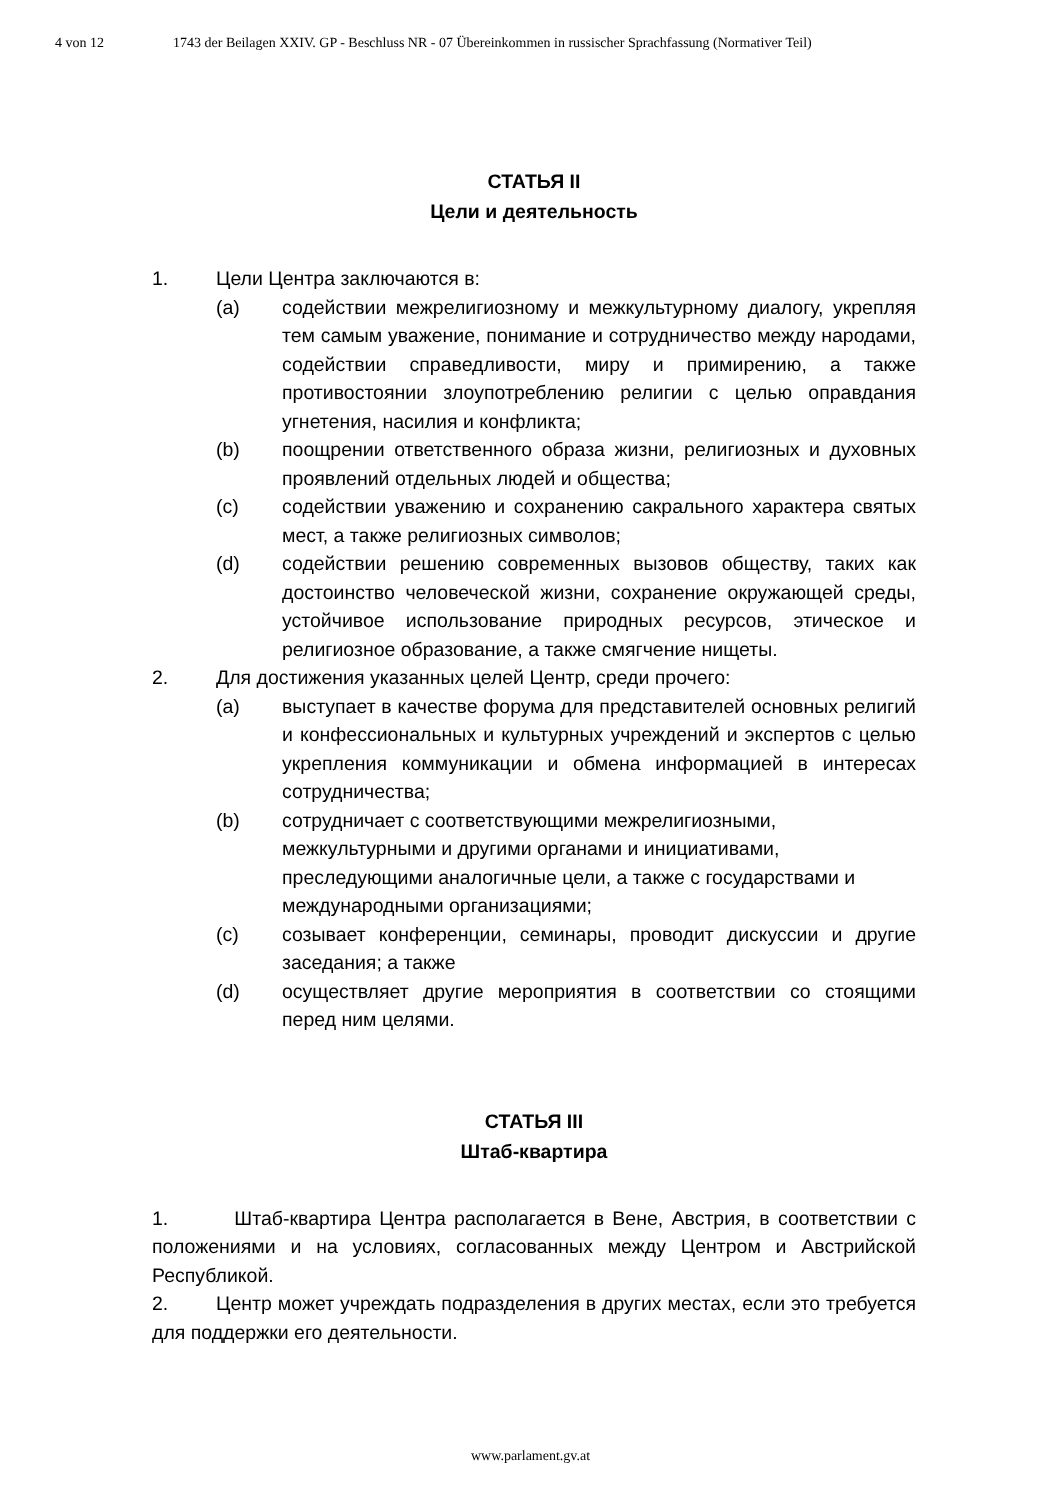4 von 12 1743 der Beilagen XXIV. GP - Beschluss NR - 07 Übereinkommen in russischer Sprachfassung (Normativer Teil)
СТАТЬЯ II
Цели и деятельность
1. Цели Центра заключаются в:
(a) содействии межрелигиозному и межкультурному диалогу, укрепляя тем самым уважение, понимание и сотрудничество между народами, содействии справедливости, миру и примирению, а также противостоянии злоупотреблению религии с целью оправдания угнетения, насилия и конфликта;
(b) поощрении ответственного образа жизни, религиозных и духовных проявлений отдельных людей и общества;
(c) содействии уважению и сохранению сакрального характера святых мест, а также религиозных символов;
(d) содействии решению современных вызовов обществу, таких как достоинство человеческой жизни, сохранение окружающей среды, устойчивое использование природных ресурсов, этическое и религиозное образование, а также смягчение нищеты.
2. Для достижения указанных целей Центр, среди прочего:
(a) выступает в качестве форума для представителей основных религий и конфессиональных и культурных учреждений и экспертов с целью укрепления коммуникации и обмена информацией в интересах сотрудничества;
(b) сотрудничает с соответствующими межрелигиозными, межкультурными и другими органами и инициативами, преследующими аналогичные цели, а также с государствами и международными организациями;
(c) созывает конференции, семинары, проводит дискуссии и другие заседания; а также
(d) осуществляет другие мероприятия в соответствии со стоящими перед ним целями.
СТАТЬЯ III
Штаб-квартира
1. Штаб-квартира Центра располагается в Вене, Австрия, в соответствии с положениями и на условиях, согласованных между Центром и Австрийской Республикой.
2. Центр может учреждать подразделения в других местах, если это требуется для поддержки его деятельности.
www.parlament.gv.at